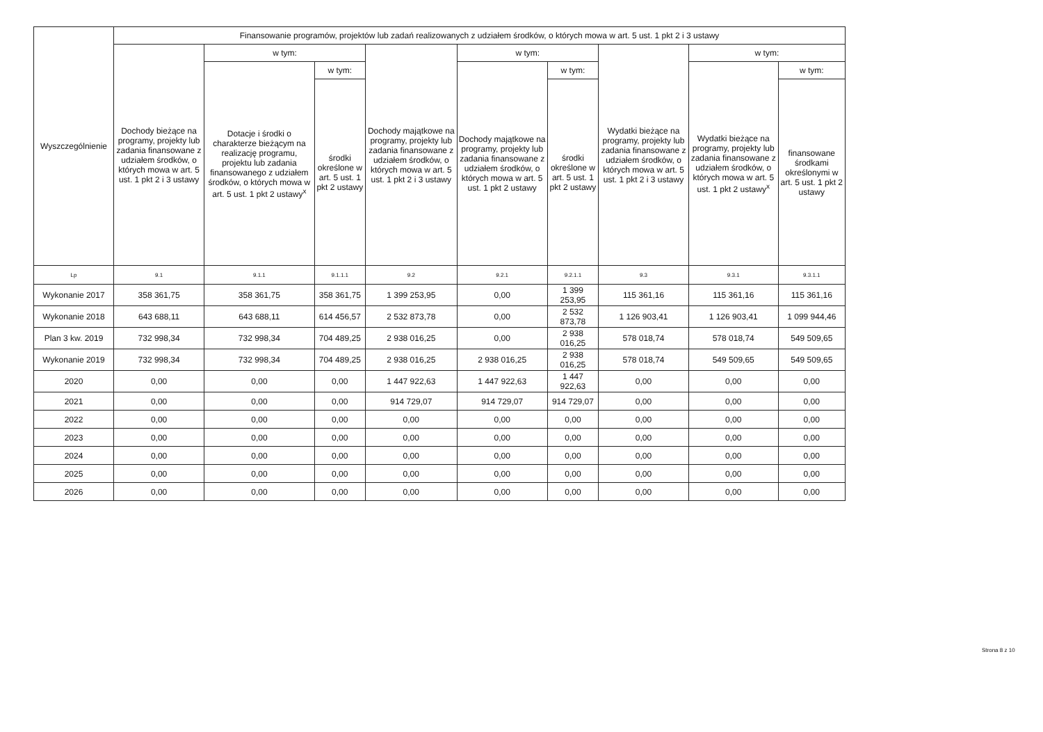| Wyszczególnienie | Finansowanie programów, projektów lub zadań realizowanych z udziałem środków, o których mowa w art. 5 ust. 1 pkt 2 i 3 ustawy | | | | | | | | |
| --- | --- | --- | --- | --- | --- | --- | --- | --- | --- |
| | Dochody bieżące na programy, projekty lub zadania finansowane z udziałem środków, o których mowa w art. 5 ust. 1 pkt 2 i 3 ustawy | w tym: | | Dochody majątkowe na programy, projekty lub zadania finansowane z udziałem środków, o których mowa w art. 5 ust. 1 pkt 2 i 3 ustawy | w tym: | | Wydatki bieżące na programy, projekty lub zadania finansowane z udziałem środków, o których mowa w art. 5 ust. 1 pkt 2 i 3 ustawy | w tym: | |
| | | Dotacje i środki o charakterze bieżącym na realizację programu, projektu lub zadania finansowanego z udziałem środków, o których mowa w art. 5 ust. 1 pkt 2 ustawy<sup>x</sup> | w tym: | | Dochody majątkowe na programy, projekty lub zadania finansowane z udziałem środków, o których mowa w art. 5 ust. 1 pkt 2 ustawy | w tym: | | Wydatki bieżące na programy, projekty lub zadania finansowane z udziałem środków, o których mowa w art. 5 ust. 1 pkt 2 ustawy<sup>x</sup> | w tym: |
| | | | środki określone w art. 5 ust. 1 pkt 2 ustawy | | | środki określone w art. 5 ust. 1 pkt 2 ustawy | | | finansowane środkami określonymi w art. 5 ust. 1 pkt 2 ustawy |
| Lp | 9.1 | 9.1.1 | 9.1.1.1 | 9.2 | 9.2.1 | 9.2.1.1 | 9.3 | 9.3.1 | 9.3.1.1 |
| Wykonanie 2017 | 358 361,75 | 358 361,75 | 358 361,75 | 1 399 253,95 | 0,00 | 1 399 253,95 | 115 361,16 | 115 361,16 | 115 361,16 |
| Wykonanie 2018 | 643 688,11 | 643 688,11 | 614 456,57 | 2 532 873,78 | 0,00 | 2 532 873,78 | 1 126 903,41 | 1 126 903,41 | 1 099 944,46 |
| Plan 3 kw. 2019 | 732 998,34 | 732 998,34 | 704 489,25 | 2 938 016,25 | 0,00 | 2 938 016,25 | 578 018,74 | 578 018,74 | 549 509,65 |
| Wykonanie 2019 | 732 998,34 | 732 998,34 | 704 489,25 | 2 938 016,25 | 2 938 016,25 | 2 938 016,25 | 578 018,74 | 549 509,65 | 549 509,65 |
| 2020 | 0,00 | 0,00 | 0,00 | 1 447 922,63 | 1 447 922,63 | 1 447 922,63 | 0,00 | 0,00 | 0,00 |
| 2021 | 0,00 | 0,00 | 0,00 | 914 729,07 | 914 729,07 | 914 729,07 | 0,00 | 0,00 | 0,00 |
| 2022 | 0,00 | 0,00 | 0,00 | 0,00 | 0,00 | 0,00 | 0,00 | 0,00 | 0,00 |
| 2023 | 0,00 | 0,00 | 0,00 | 0,00 | 0,00 | 0,00 | 0,00 | 0,00 | 0,00 |
| 2024 | 0,00 | 0,00 | 0,00 | 0,00 | 0,00 | 0,00 | 0,00 | 0,00 | 0,00 |
| 2025 | 0,00 | 0,00 | 0,00 | 0,00 | 0,00 | 0,00 | 0,00 | 0,00 | 0,00 |
| 2026 | 0,00 | 0,00 | 0,00 | 0,00 | 0,00 | 0,00 | 0,00 | 0,00 | 0,00 |
Strona 8 z 10